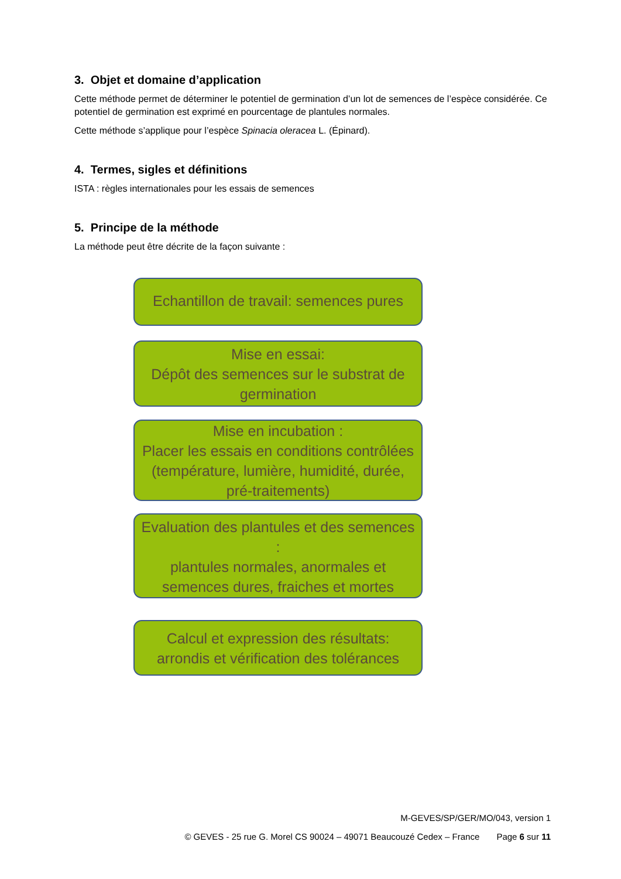3. Objet et domaine d’application
Cette méthode permet de déterminer le potentiel de germination d’un lot de semences de l’espèce considérée. Ce potentiel de germination est exprimé en pourcentage de plantules normales.
Cette méthode s’applique pour l’espèce Spinacia oleracea L. (Épinard).
4. Termes, sigles et définitions
ISTA : règles internationales pour les essais de semences
5. Principe de la méthode
La méthode peut être décrite de la façon suivante :
Echantillon de travail: semences pures
Mise en essai:
Dépôt des semences sur le substrat de germination
Mise en incubation :
Placer les essais en conditions contrôlées (température, lumière, humidité, durée, pré-traitements)
Evaluation des plantules et des semences :
plantules normales, anormales et semences dures, fraiches et mortes
Calcul et expression des résultats: arrondis et vérification des tolérances
M-GEVES/SP/GER/MO/043, version 1
© GEVES - 25 rue G. Morel CS 90024 – 49071 Beaucouzé Cedex – France Page 6 sur 11